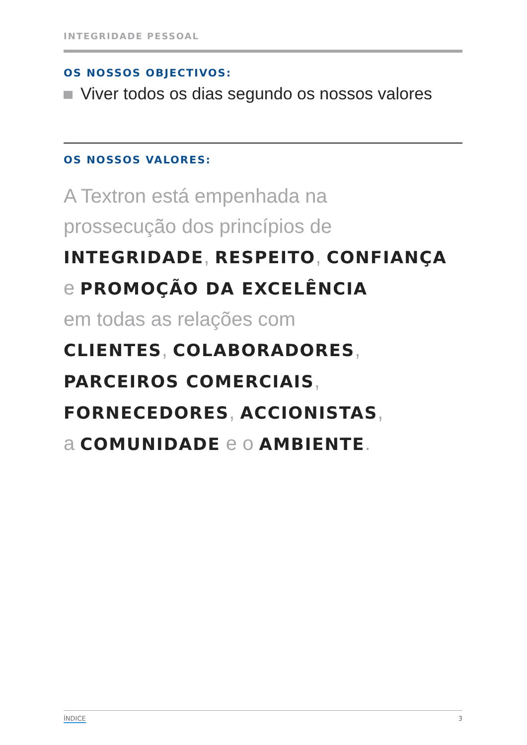INTEGRIDADE PESSOAL
OS NOSSOS OBJECTIVOS:
Viver todos os dias segundo os nossos valores
OS NOSSOS VALORES:
A Textron está empenhada na
prossecução dos princípios de
INTEGRIDADE, RESPEITO, CONFIANÇA
e PROMOÇÃO DA EXCELÊNCIA
em todas as relações com
CLIENTES, COLABORADORES,
PARCEIROS COMERCIAIS,
FORNECEDORES, ACCIONISTAS,
a COMUNIDADE e o AMBIENTE.
ÍNDICE 3